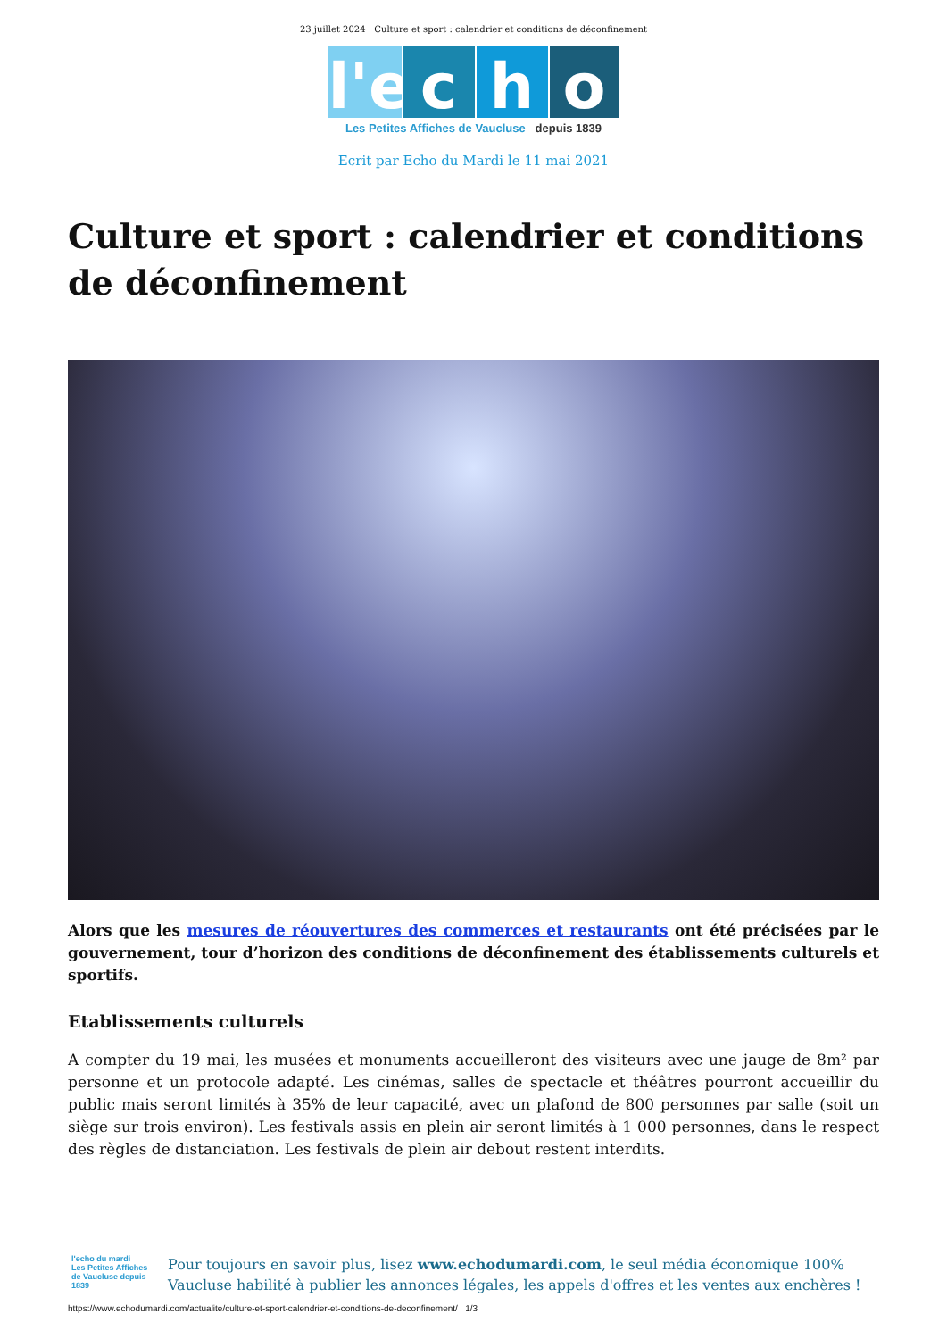23 juillet 2024 | Culture et sport : calendrier et conditions de déconfinement
l'e c h o
Les Petites Affiches de Vaucluse depuis 1839
Ecrit par Echo du Mardi le 11 mai 2021
Culture et sport : calendrier et conditions de déconfinement
Alors que les mesures de réouvertures des commerces et restaurants ont été précisées par le gouvernement, tour d’horizon des conditions de déconfinement des établissements culturels et sportifs.
Etablissements culturels
A compter du 19 mai, les musées et monuments accueilleront des visiteurs avec une jauge de 8m² par personne et un protocole adapté. Les cinémas, salles de spectacle et théâtres pourront accueillir du public mais seront limités à 35% de leur capacité, avec un plafond de 800 personnes par salle (soit un siège sur trois environ). Les festivals assis en plein air seront limités à 1 000 personnes, dans le respect des règles de distanciation. Les festivals de plein air debout restent interdits.
l'echo du mardi
Les Petites Affiches de Vaucluse depuis 1839
Pour toujours en savoir plus, lisez www.echodumardi.com, le seul média économique 100% Vaucluse habilité à publier les annonces légales, les appels d'offres et les ventes aux enchères !
https://www.echodumardi.com/actualite/culture-et-sport-calendrier-et-conditions-de-deconfinement/ 1/3